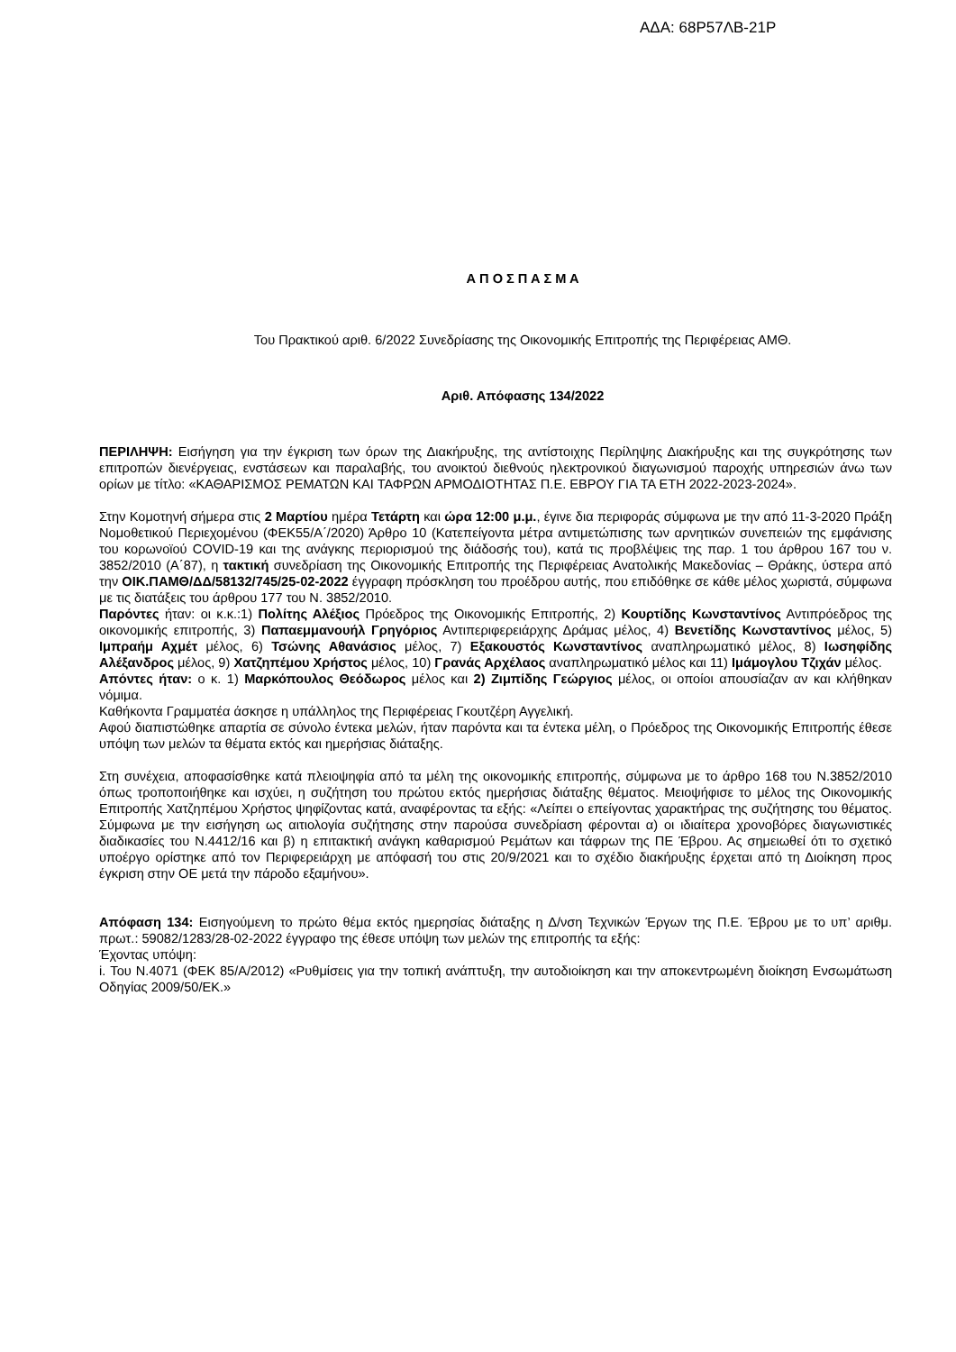ΑΔΑ: 68Ρ57ΛΒ-21Ρ
Α Π Ο Σ Π Α Σ Μ Α
Του Πρακτικού αριθ. 6/2022 Συνεδρίασης της Οικονομικής Επιτροπής της Περιφέρειας ΑΜΘ.
Αριθ. Απόφασης 134/2022
ΠΕΡΙΛΗΨΗ: Εισήγηση για την έγκριση των όρων της Διακήρυξης, της αντίστοιχης Περίληψης Διακήρυξης και της συγκρότησης των επιτροπών διενέργειας, ενστάσεων και παραλαβής, του ανοικτού διεθνούς ηλεκτρονικού διαγωνισμού παροχής υπηρεσιών άνω των ορίων με τίτλο: «ΚΑΘΑΡΙΣΜΟΣ ΡΕΜΑΤΩΝ ΚΑΙ ΤΑΦΡΩΝ ΑΡΜΟΔΙΟΤΗΤΑΣ Π.Ε. ΕΒΡΟΥ ΓΙΑ ΤΑ ΕΤΗ 2022-2023-2024».
Στην Κομοτηνή σήμερα στις 2 Μαρτίου ημέρα Τετάρτη και ώρα 12:00 μ.μ., έγινε δια περιφοράς σύμφωνα με την από 11-3-2020 Πράξη Νομοθετικού Περιεχομένου (ΦΕΚ55/Α΄/2020) Άρθρο 10 (Κατεπείγοντα μέτρα αντιμετώπισης των αρνητικών συνεπειών της εμφάνισης του κορωνοϊού COVID-19 και της ανάγκης περιορισμού της διάδοσής του), κατά τις προβλέψεις της παρ. 1 του άρθρου 167 του ν. 3852/2010 (Α΄87), η τακτική συνεδρίαση της Οικονομικής Επιτροπής της Περιφέρειας Ανατολικής Μακεδονίας – Θράκης, ύστερα από την ΟΙΚ.ΠΑΜΘ/ΔΔ/58132/745/25-02-2022 έγγραφη πρόσκληση του προέδρου αυτής, που επιδόθηκε σε κάθε μέλος χωριστά, σύμφωνα με τις διατάξεις του άρθρου 177 του Ν. 3852/2010.
Παρόντες ήταν: οι κ.κ.:1) Πολίτης Αλέξιος Πρόεδρος της Οικονομικής Επιτροπής, 2) Κουρτίδης Κωνσταντίνος Αντιπρόεδρος της οικονομικής επιτροπής, 3) Παπαεμμανουήλ Γρηγόριος Αντιπεριφερειάρχης Δράμας μέλος, 4) Βενετίδης Κωνσταντίνος μέλος, 5) Ιμπραήμ Αχμέτ μέλος, 6) Τσώνης Αθανάσιος μέλος, 7) Εξακουστός Κωνσταντίνος αναπληρωματικό μέλος, 8) Ιωσηφίδης Αλέξανδρος μέλος, 9) Χατζηπέμου Χρήστος μέλος, 10) Γρανάς Αρχέλαος αναπληρωματικό μέλος και 11) Ιμάμογλου Τζιχάν μέλος.
Απόντες ήταν: ο κ. 1) Μαρκόπουλος Θεόδωρος μέλος και 2) Ζιμπίδης Γεώργιος μέλος, οι οποίοι απουσίαζαν αν και κλήθηκαν νόμιμα.
Καθήκοντα Γραμματέα άσκησε η υπάλληλος της Περιφέρειας Γκουτζέρη Αγγελική.
Αφού διαπιστώθηκε απαρτία σε σύνολο έντεκα μελών, ήταν παρόντα και τα έντεκα μέλη, ο Πρόεδρος της Οικονομικής Επιτροπής έθεσε υπόψη των μελών τα θέματα εκτός και ημερήσιας διάταξης.
Στη συνέχεια, αποφασίσθηκε κατά πλειοψηφία από τα μέλη της οικονομικής επιτροπής, σύμφωνα με το άρθρο 168 του Ν.3852/2010 όπως τροποποιήθηκε και ισχύει, η συζήτηση του πρώτου εκτός ημερήσιας διάταξης θέματος. Μειοψήφισε το μέλος της Οικονομικής Επιτροπής Χατζηπέμου Χρήστος ψηφίζοντας κατά, αναφέροντας τα εξής: «Λείπει ο επείγοντας χαρακτήρας της συζήτησης του θέματος. Σύμφωνα με την εισήγηση ως αιτιολογία συζήτησης στην παρούσα συνεδρίαση φέρονται α) οι ιδιαίτερα χρονοβόρες διαγωνιστικές διαδικασίες του Ν.4412/16 και β) η επιτακτική ανάγκη καθαρισμού Ρεμάτων και τάφρων της ΠΕ Έβρου. Ας σημειωθεί ότι το σχετικό υποέργο ορίστηκε από τον Περιφερειάρχη με απόφασή του στις 20/9/2021 και το σχέδιο διακήρυξης έρχεται από τη Διοίκηση προς έγκριση στην ΟΕ μετά την πάροδο εξαμήνου».
Απόφαση 134: Εισηγούμενη το πρώτο θέμα εκτός ημερησίας διάταξης η Δ/νση Τεχνικών Έργων της Π.Ε. Έβρου με το υπ’ αριθμ. πρωτ.: 59082/1283/28-02-2022 έγγραφο της έθεσε υπόψη των μελών της επιτροπής τα εξής:
Έχοντας υπόψη:
i. Του Ν.4071 (ΦΕΚ 85/Α/2012) «Ρυθμίσεις για την τοπική ανάπτυξη, την αυτοδιοίκηση και την αποκεντρωμένη διοίκηση Ενσωμάτωση Οδηγίας 2009/50/ΕΚ.»